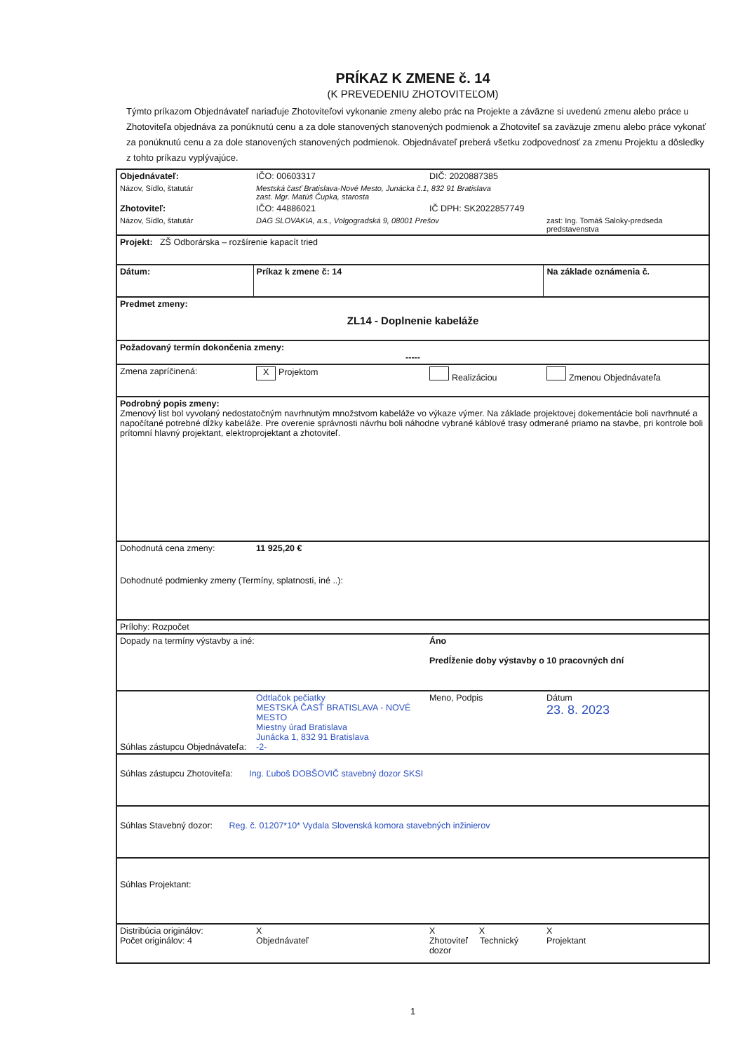PRÍKAZ K ZMENE č. 14
(K PREVEDENIU ZHOTOVITEĽOM)
Týmto príkazom Objednávateľ nariaďuje Zhotoviteľovi vykonanie zmeny alebo prác na Projekte a záväzne si uvedenú zmenu alebo práce u Zhotoviteľa objednáva za ponúknutú cenu a za dole stanovených stanovených podmienok a Zhotoviteľ sa zaväzuje zmenu alebo práce vykonať za ponúknutú cenu a za dole stanovených stanovených podmienok. Objednávateľ preberá všetku zodpovednosť za zmenu Projektu a dôsledky z tohto príkazu vyplývajúce.
| Objednávateľ: | IČO: 00603317 | DIČ: 2020887385 | |
| Názov, Sídlo, štatutár | Mestská časť Bratislava-Nové Mesto, Junácka č.1, 832 91 Bratislava zast. Mgr. Matúš Čupka, starosta | | |
| Zhotoviteľ: | IČO: 44886021 | IČ DPH: SK2022857749 | |
| Názov, Sídlo, štatutár | DAG SLOVAKIA, a.s., Volgogradská 9, 08001 Prešov | | zast: Ing. Tomáš Saloky-predseda predstavenstva |
| Projekt: ZŠ Odborárska – rozšírenie kapacít tried | | | |
| Dátum: | Príkaz k zmene č: 14 | | Na základe oznámenia č. |
| Predmet zmeny: ZL14 - Doplnenie kabeláže | | | |
| Požadovaný termín dokončenia zmeny: ----- | | | |
| Zmena zapríčinená: | X Projektom | Realizáciou | Zmenou Objednávateľa |
| Podrobný popis zmeny: Zmenový list bol vyvolaný nedostatočným navrhnutým množstvom kabeláže vo výkaze výmer. Na základe projektovej dokementácie boli navrhnuté a napočítané potrebné dĺžky kabeláže. Pre overenie správnosti návrhu boli náhodne vybrané káblové trasy odmerané priamo na stavbe, pri kontrole boli prítomní hlavný projektant, elektroprojektant a zhotoviteľ. | | | |
| Dohodnutá cena zmeny: | 11 925,20 € | | |
| Dohodnuté podmienky zmeny (Termíny, splatnosti, iné ..): | | | |
| Prílohy: Rozpočet | | | |
| Dopady na termíny výstavby a iné: | | Áno Predĺženie doby výstavby o 10 pracovných dní | |
| Súhlas zástupcu Objednávateľa: | Odtlačok pečiatky MESTSKÁ ČASŤ BRATISLAVA - NOVÉ MESTO Miestny úrad Bratislava Junácka 1, 832 91 Bratislava -2- | Meno, Podpis | Dátum 23. 8. 2023 |
| Súhlas zástupcu Zhotoviteľa: Ing. Ľuboš DOBŠOVIČ stavebný dozor SKSI | | | |
| Súhlas Stavebný dozor: Reg. č. 01207*10* Vydala Slovenská komora stavebných inžinierov | | | |
| Súhlas Projektant: | | | |
| Distribúcia originálov: Počet originálov: 4 | X Objednávateľ | X X Zhotoviteľ Technický dozor | X Projektant |
1